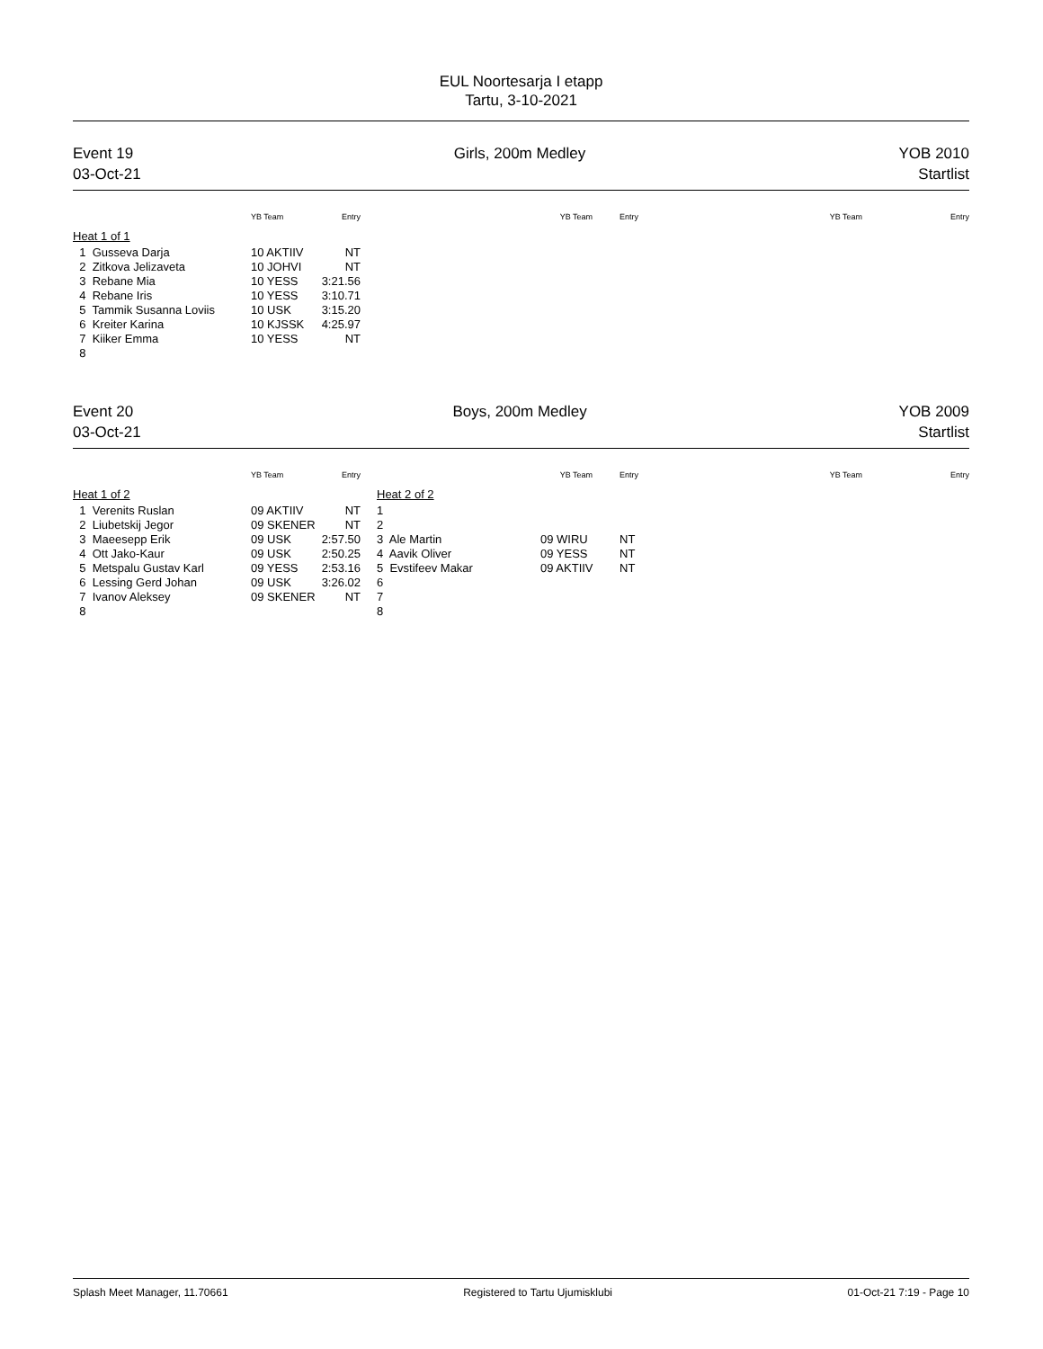EUL Noortesarja I etapp
Tartu, 3-10-2021
Event 19
03-Oct-21
Girls, 200m Medley YOB 2010
Startlist
| | YB Team | Entry | | YB Team | Entry | YB Team | Entry |
| --- | --- | --- | --- | --- | --- | --- | --- |
| Heat 1 of 1 | | | | | | | |
| 1 Gusseva Darja | 10 AKTIIV | NT | | | | | |
| 2 Zitkova Jelizaveta | 10 JOHVI | NT | | | | | |
| 3 Rebane Mia | 10 YESS | 3:21.56 | | | | | |
| 4 Rebane Iris | 10 YESS | 3:10.71 | | | | | |
| 5 Tammik Susanna Loviis | 10 USK | 3:15.20 | | | | | |
| 6 Kreiter Karina | 10 KJSSK | 4:25.97 | | | | | |
| 7 Kiiker Emma | 10 YESS | NT | | | | | |
| 8 | | | | | | | |
Event 20
03-Oct-21
Boys, 200m Medley YOB 2009
Startlist
| | YB Team | Entry | | YB Team | Entry | YB Team | Entry |
| --- | --- | --- | --- | --- | --- | --- | --- |
| Heat 1 of 2 | | | Heat 2 of 2 | | | | |
| 1 Verenits Ruslan | 09 AKTIIV | NT | 1 | | | | |
| 2 Liubetskij Jegor | 09 SKENER | NT | 2 | | | | |
| 3 Maeesepp Erik | 09 USK | 2:57.50 | 3 Ale Martin | 09 WIRU | NT | | |
| 4 Ott Jako-Kaur | 09 USK | 2:50.25 | 4 Aavik Oliver | 09 YESS | NT | | |
| 5 Metspalu Gustav Karl | 09 YESS | 2:53.16 | 5 Evstifeev Makar | 09 AKTIIV | NT | | |
| 6 Lessing Gerd Johan | 09 USK | 3:26.02 | 6 | | | | |
| 7 Ivanov Aleksey | 09 SKENER | NT | 7 | | | | |
| 8 | | | 8 | | | | |
Splash Meet Manager, 11.70661 Registered to Tartu Ujumisklubi 01-Oct-21 7:19 - Page 10